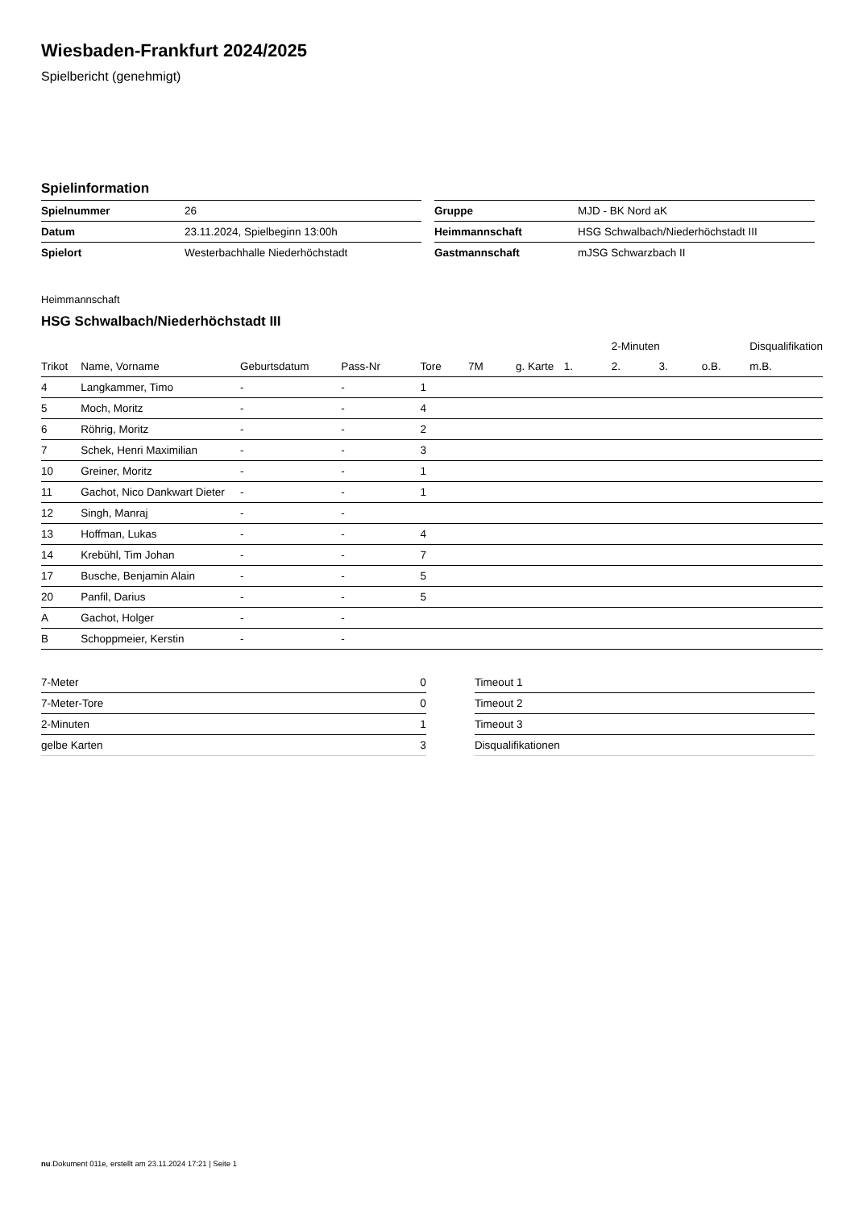Wiesbaden-Frankfurt 2024/2025
Spielbericht (genehmigt)
Spielinformation
| Spielnummer | 26 |
| Datum | 23.11.2024, Spielbeginn 13:00h |
| Spielort | Westerbachhalle Niederhöchstadt |
| Gruppe | MJD - BK Nord aK |
| Heimmannschaft | HSG Schwalbach/Niederhöchstadt III |
| Gastmannschaft | mJSG Schwarzbach II |
Heimmannschaft
HSG Schwalbach/Niederhöchstadt III
| | | | | | | | | 2-Minuten | | | Disqualifikation |
| --- | --- | --- | --- | --- | --- | --- | --- | --- | --- | --- | --- |
| Trikot | Name, Vorname | Geburtsdatum | Pass-Nr | Tore | 7M | g. Karte | 1. | 2. | 3. | o.B. | m.B. |
| 4 | Langkammer, Timo | - | - | 1 | | | | | | | |
| 5 | Moch, Moritz | - | - | 4 | | | | | | | |
| 6 | Röhrig, Moritz | - | - | 2 | | | | | | | |
| 7 | Schek, Henri Maximilian | - | - | 3 | | | | | | | |
| 10 | Greiner, Moritz | - | - | 1 | | | | | | | |
| 11 | Gachot, Nico Dankwart Dieter | - | - | 1 | | | | | | | |
| 12 | Singh, Manraj | - | - | | | | | | | | |
| 13 | Hoffman, Lukas | - | - | 4 | | | | | | | |
| 14 | Krebühl, Tim Johan | - | - | 7 | | | | | | | |
| 17 | Busche, Benjamin Alain | - | - | 5 | | | | | | | |
| 20 | Panfil, Darius | - | - | 5 | | | | | | | |
| A | Gachot, Holger | - | - | | | | | | | | |
| B | Schoppmeier, Kerstin | - | - | | | | | | | | |
| 7-Meter | 0 |
| 7-Meter-Tore | 0 |
| 2-Minuten | 1 |
| gelbe Karten | 3 |
| Timeout 1 |
| Timeout 2 |
| Timeout 3 |
| Disqualifikationen |
nu.Dokument 011e, erstellt am 23.11.2024 17:21 | Seite 1